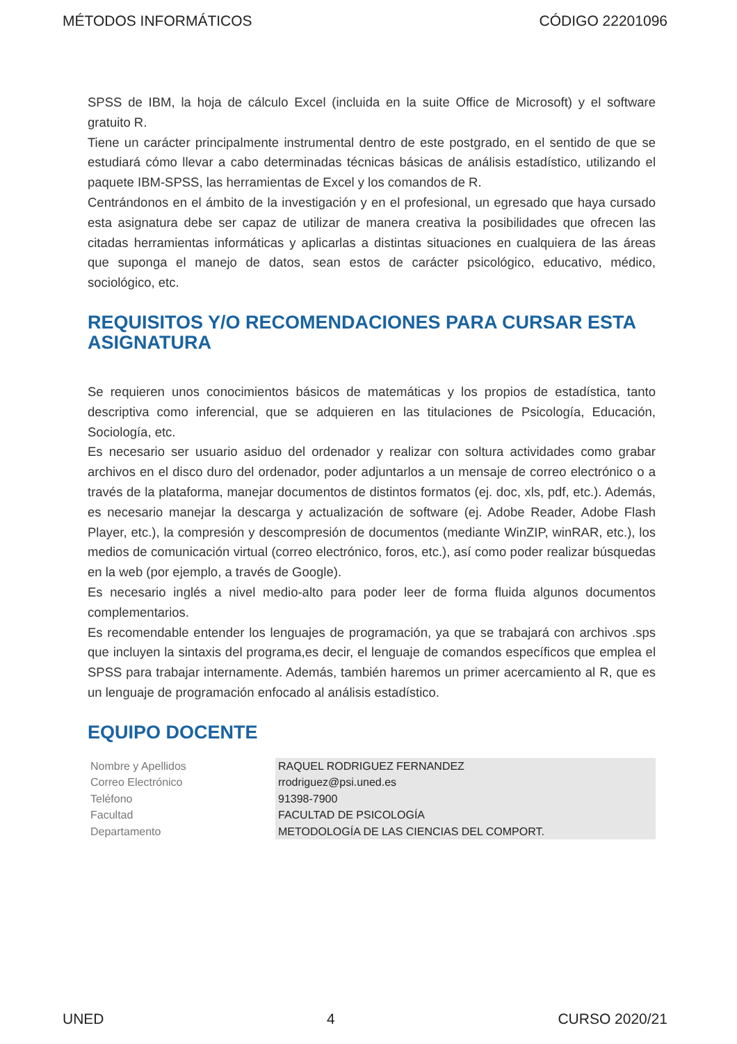MÉTODOS INFORMÁTICOS CÓDIGO 22201096
SPSS de IBM, la hoja de cálculo Excel (incluida en la suite Office de Microsoft) y el software gratuito R.
Tiene un carácter principalmente instrumental dentro de este postgrado, en el sentido de que se estudiará cómo llevar a cabo determinadas técnicas básicas de análisis estadístico, utilizando el paquete IBM-SPSS, las herramientas de Excel y los comandos de R.
Centrándonos en el ámbito de la investigación y en el profesional, un egresado que haya cursado esta asignatura debe ser capaz de utilizar de manera creativa la posibilidades que ofrecen las citadas herramientas informáticas y aplicarlas a distintas situaciones en cualquiera de las áreas que suponga el manejo de datos, sean estos de carácter psicológico, educativo, médico, sociológico, etc.
REQUISITOS Y/O RECOMENDACIONES PARA CURSAR ESTA ASIGNATURA
Se requieren unos conocimientos básicos de matemáticas y los propios de estadística, tanto descriptiva como inferencial, que se adquieren en las titulaciones de Psicología, Educación, Sociología, etc.
Es necesario ser usuario asiduo del ordenador y realizar con soltura actividades como grabar archivos en el disco duro del ordenador, poder adjuntarlos a un mensaje de correo electrónico o a través de la plataforma, manejar documentos de distintos formatos (ej. doc, xls, pdf, etc.). Además, es necesario manejar la descarga y actualización de software (ej. Adobe Reader, Adobe Flash Player, etc.), la compresión y descompresión de documentos (mediante WinZIP, winRAR, etc.), los medios de comunicación virtual (correo electrónico, foros, etc.), así como poder realizar búsquedas en la web (por ejemplo, a través de Google).
Es necesario inglés a nivel medio-alto para poder leer de forma fluida algunos documentos complementarios.
Es recomendable entender los lenguajes de programación, ya que se trabajará con archivos .sps que incluyen la sintaxis del programa,es decir, el lenguaje de comandos específicos que emplea el SPSS para trabajar internamente. Además, también haremos un primer acercamiento al R, que es un lenguaje de programación enfocado al análisis estadístico.
EQUIPO DOCENTE
| Nombre y Apellidos | RAQUEL RODRIGUEZ FERNANDEZ |
| Correo Electrónico | rrodriguez@psi.uned.es |
| Teléfono | 91398-7900 |
| Facultad | FACULTAD DE PSICOLOGÍA |
| Departamento | METODOLOGÍA DE LAS CIENCIAS DEL COMPORT. |
UNED 4 CURSO 2020/21